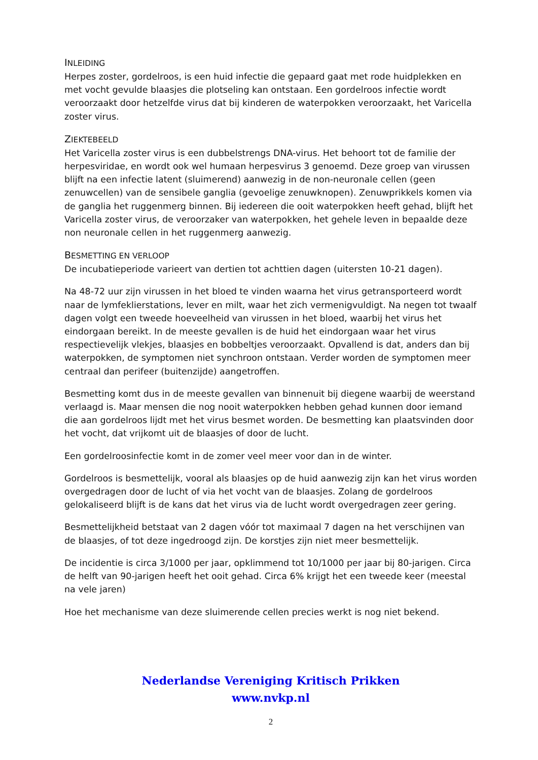INLEIDING
Herpes zoster, gordelroos, is een huid infectie die gepaard gaat met rode huidplekken en met vocht gevulde blaasjes die plotseling kan ontstaan. Een gordelroos infectie wordt veroorzaakt door hetzelfde virus dat bij kinderen de waterpokken veroorzaakt, het Varicella zoster virus.
ZIEKTEBEELD
Het Varicella zoster virus is een dubbelstrengs DNA-virus. Het behoort tot de familie der herpesviridae, en wordt ook wel humaan herpesvirus 3 genoemd. Deze groep van virussen blijft na een infectie latent (sluimerend) aanwezig in de non-neuronale cellen (geen zenuwcellen) van de sensibele ganglia (gevoelige zenuwknopen). Zenuwprikkels komen via de ganglia het ruggenmerg binnen. Bij iedereen die ooit waterpokken heeft gehad, blijft het Varicella zoster virus, de veroorzaker van waterpokken, het gehele leven in bepaalde deze non neuronale cellen in het ruggenmerg aanwezig.
BESMETTING EN VERLOOP
De incubatieperiode varieert van dertien tot achttien dagen (uitersten 10-21 dagen).
Na 48-72 uur zijn virussen in het bloed te vinden waarna het virus getransporteerd wordt naar de lymfeklierstations, lever en milt, waar het zich vermenigvuldigt. Na negen tot twaalf dagen volgt een tweede hoeveelheid van virussen in het bloed, waarbij het virus het eindorgaan bereikt. In de meeste gevallen is de huid het eindorgaan waar het virus respectievelijk vlekjes, blaasjes en bobbeltjes veroorzaakt. Opvallend is dat, anders dan bij waterpokken, de symptomen niet synchroon ontstaan. Verder worden de symptomen meer centraal dan perifeer (buitenzijde) aangetroffen.
Besmetting komt dus in de meeste gevallen van binnenuit bij diegene waarbij de weerstand verlaagd is. Maar mensen die nog nooit waterpokken hebben gehad kunnen door iemand die aan gordelroos lijdt met het virus besmet worden. De besmetting kan plaatsvinden door het vocht, dat vrijkomt uit de blaasjes of door de lucht.
Een gordelroosinfectie komt in de zomer veel meer voor dan in de winter.
Gordelroos is besmettelijk, vooral als blaasjes op de huid aanwezig zijn kan het virus worden overgedragen door de lucht of via het vocht van de blaasjes. Zolang de gordelroos gelokaliseerd blijft is de kans dat het virus via de lucht wordt overgedragen zeer gering.
Besmettelijkheid betstaat van 2 dagen vóór tot maximaal 7 dagen na het verschijnen van de blaasjes, of tot deze ingedroogd zijn. De korstjes zijn niet meer besmettelijk.
De incidentie is circa 3/1000 per jaar, opklimmend tot 10/1000 per jaar bij 80-jarigen. Circa de helft van 90-jarigen heeft het ooit gehad. Circa 6% krijgt het een tweede keer (meestal na vele jaren)
Hoe het mechanisme van deze sluimerende cellen precies werkt is nog niet bekend.
Nederlandse Vereniging Kritisch Prikken
www.nvkp.nl
2